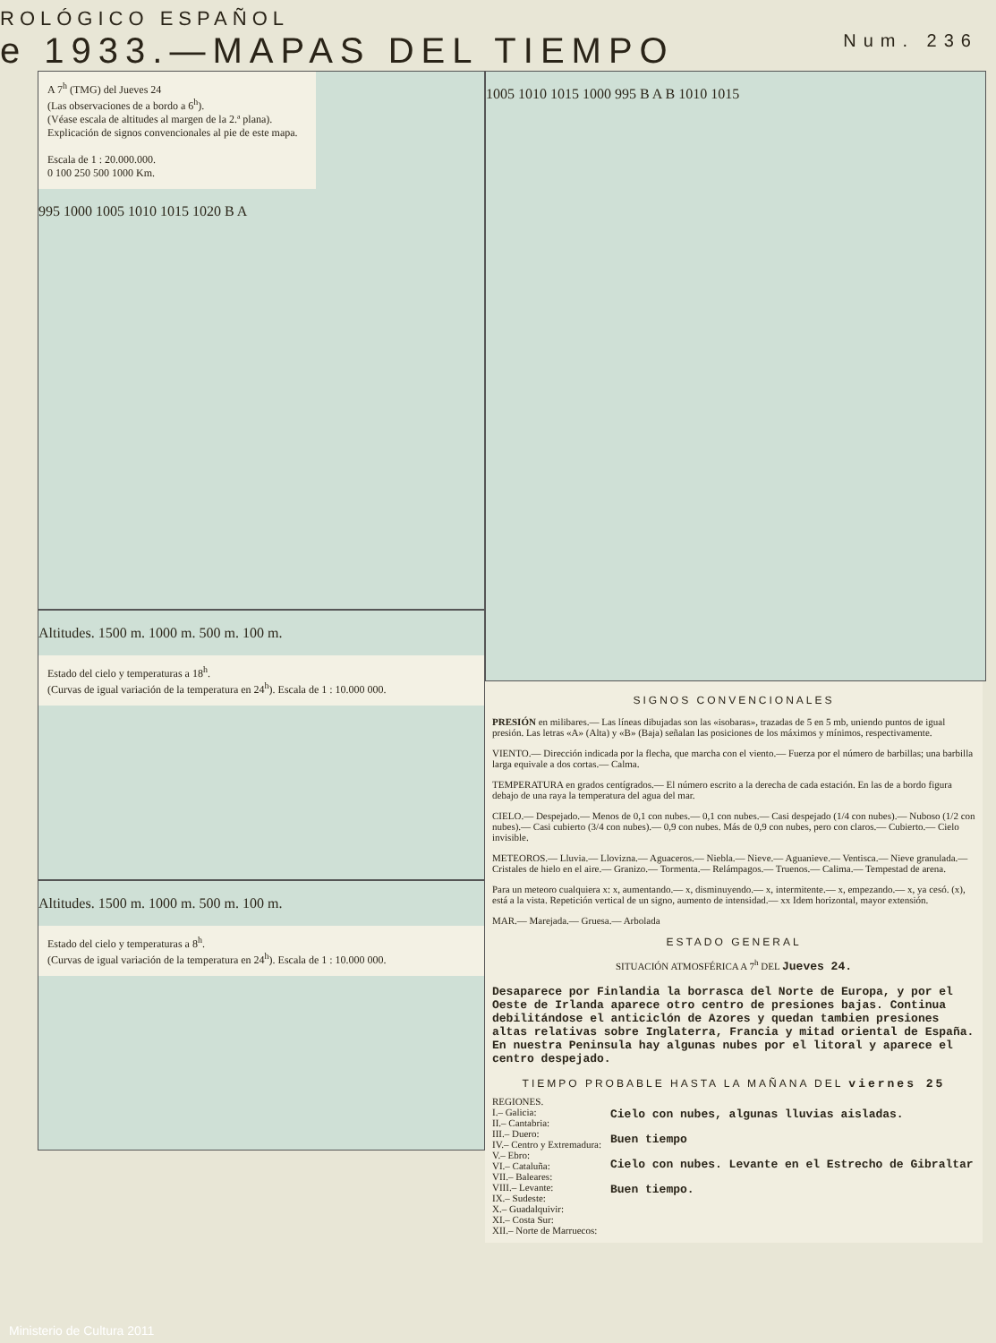ROLÓGICO ESPAÑOL
e 1933.—MAPAS DEL TIEMPO Num. 236
A 7<sup>h</sup> (TMG) del Jueves 24
(Las observaciones de a bordo a 6<sup>h</sup>).
(Véase escala de altitudes al margen de la 2.ª plana).
Explicación de signos convencionales al pie de este mapa.
Escala de 1 : 20.000.000.
0 100 250 500 1000 Km.
995 1000 1005 1010 1015 1020 B A
Altitudes. 1500 m. 1000 m. 500 m. 100 m.
Estado del cielo y temperaturas a 18<sup>h</sup>.
(Curvas de igual variación de la temperatura en 24<sup>h</sup>). Escala de 1 : 10.000 000.
Altitudes. 1500 m. 1000 m. 500 m. 100 m.
Estado del cielo y temperaturas a 8<sup>h</sup>.
(Curvas de igual variación de la temperatura en 24<sup>h</sup>). Escala de 1 : 10.000 000.
1005 1010 1015 1000 995 B A B 1010 1015
SIGNOS CONVENCIONALES
PRESIÓN en milibares.— Las líneas dibujadas son las «isobaras», trazadas de 5 en 5 mb, uniendo puntos de igual presión. Las letras «A» (Alta) y «B» (Baja) señalan las posiciones de los máximos y mínimos, respectivamente.
VIENTO.— Dirección indicada por la flecha, que marcha con el viento.— Fuerza por el número de barbillas; una barbilla larga equivale a dos cortas.— Calma.
TEMPERATURA en grados centígrados.— El número escrito a la derecha de cada estación. En las de a bordo figura debajo de una raya la temperatura del agua del mar.
CIELO.— Despejado.— Menos de 0,1 con nubes.— 0,1 con nubes.— Casi despejado (1/4 con nubes).— Nuboso (1/2 con nubes).— Casi cubierto (3/4 con nubes).— 0,9 con nubes. Más de 0,9 con nubes, pero con claros.— Cubierto.— Cielo invisible.
METEOROS.— Lluvia.— Llovizna.— Aguaceros.— Niebla.— Nieve.— Aguanieve.— Ventisca.— Nieve granulada.— Cristales de hielo en el aire.— Granizo.— Tormenta.— Relámpagos.— Truenos.— Calima.— Tempestad de arena.
Para un meteoro cualquiera x: x, aumentando.— x, disminuyendo.— x, intermitente.— x, empezando.— x, ya cesó. (x), está a la vista. Repetición vertical de un signo, aumento de intensidad.— xx Idem horizontal, mayor extensión.
MAR.— Marejada.— Gruesa.— Arbolada
ESTADO GENERAL
SITUACIÓN ATMOSFÉRICA A 7<sup>h</sup> DEL Jueves 24.
Desaparece por Finlandia la borrasca del Norte de Europa, y por el Oeste de Irlanda aparece otro centro de presiones bajas. Continua debilitándose el anticiclón de Azores y quedan tambien presiones altas relativas sobre Inglaterra, Francia y mitad oriental de España.
En nuestra Peninsula hay algunas nubes por el litoral y aparece el centro despejado.
TIEMPO PROBABLE HASTA LA MAÑANA DEL viernes 25
REGIONES.
I.– Galicia:
II.– Cantabria:
III.– Duero:
IV.– Centro y Extremadura:
V.– Ebro:
VI.– Cataluña:
VII.– Baleares:
VIII.– Levante:
IX.– Sudeste:
X.– Guadalquivir:
XI.– Costa Sur:
XII.– Norte de Marruecos:
Cielo con nubes, algunas lluvias aisladas.
Buen tiempo
Cielo con nubes. Levante en el Estrecho de Gibraltar
Buen tiempo.
Ministerio de Cultura 2011